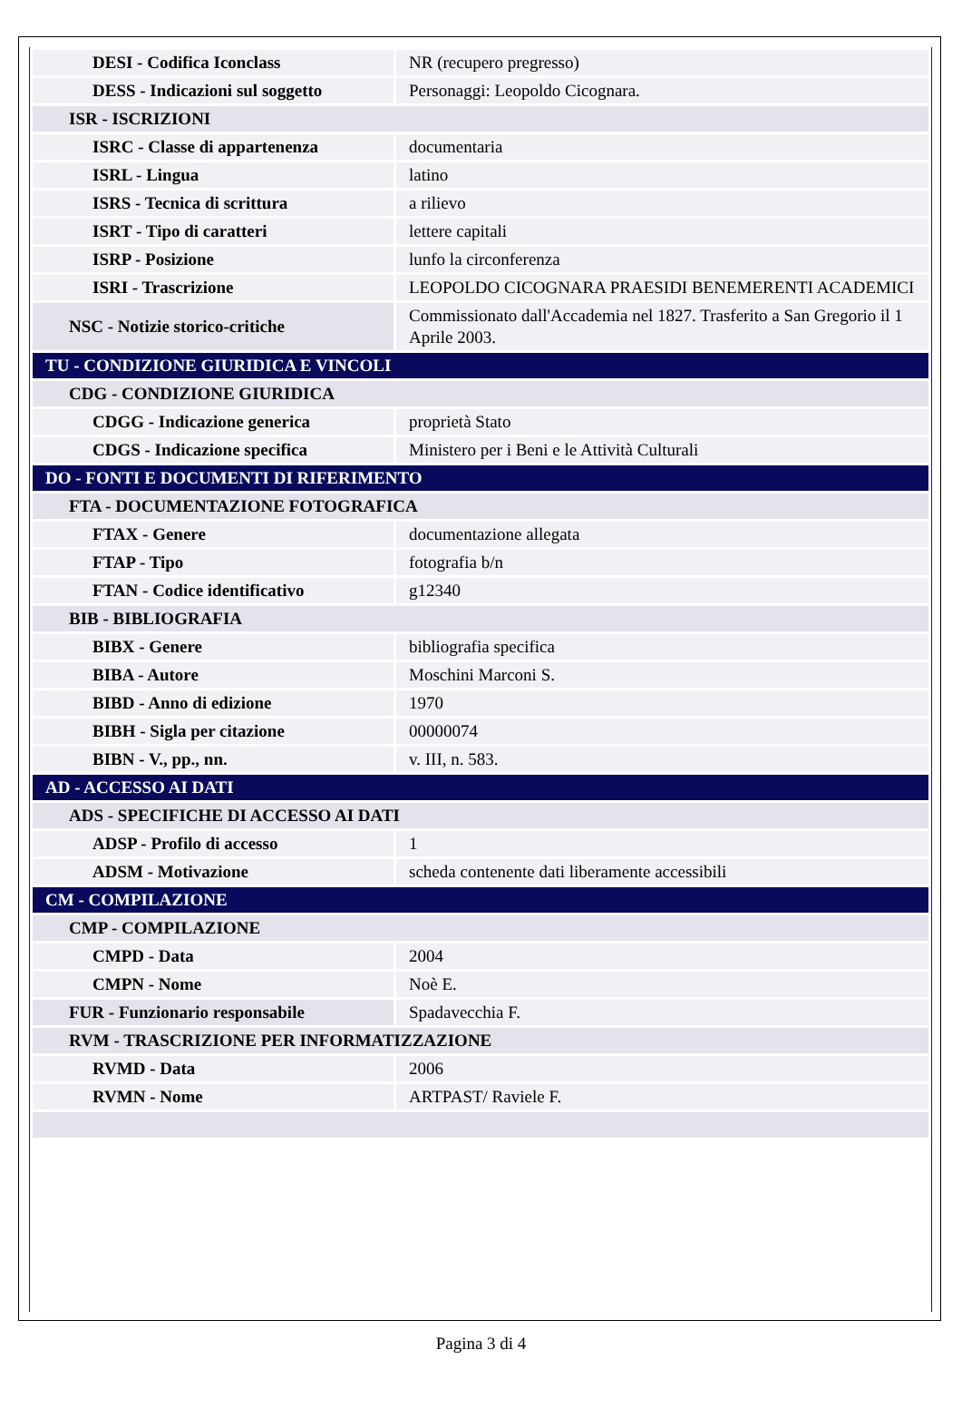| DESI - Codifica Iconclass | NR (recupero pregresso) |
| DESS - Indicazioni sul soggetto | Personaggi: Leopoldo Cicognara. |
| ISR - ISCRIZIONI | |
| ISRC - Classe di appartenenza | documentaria |
| ISRL - Lingua | latino |
| ISRS - Tecnica di scrittura | a rilievo |
| ISRT - Tipo di caratteri | lettere capitali |
| ISRP - Posizione | lunfo la circonferenza |
| ISRI - Trascrizione | LEOPOLDO CICOGNARA PRAESIDI BENEMERENTI ACADEMICI |
| NSC - Notizie storico-critiche | Commissionato dall'Accademia nel 1827. Trasferito a San Gregorio il 1 Aprile 2003. |
| TU - CONDIZIONE GIURIDICA E VINCOLI | |
| CDG - CONDIZIONE GIURIDICA | |
| CDGG - Indicazione generica | proprietà Stato |
| CDGS - Indicazione specifica | Ministero per i Beni e le Attività Culturali |
| DO - FONTI E DOCUMENTI DI RIFERIMENTO | |
| FTA - DOCUMENTAZIONE FOTOGRAFICA | |
| FTAX - Genere | documentazione allegata |
| FTAP - Tipo | fotografia b/n |
| FTAN - Codice identificativo | g12340 |
| BIB - BIBLIOGRAFIA | |
| BIBX - Genere | bibliografia specifica |
| BIBA - Autore | Moschini Marconi S. |
| BIBD - Anno di edizione | 1970 |
| BIBH - Sigla per citazione | 00000074 |
| BIBN - V., pp., nn. | v. III, n. 583. |
| AD - ACCESSO AI DATI | |
| ADS - SPECIFICHE DI ACCESSO AI DATI | |
| ADSP - Profilo di accesso | 1 |
| ADSM - Motivazione | scheda contenente dati liberamente accessibili |
| CM - COMPILAZIONE | |
| CMP - COMPILAZIONE | |
| CMPD - Data | 2004 |
| CMPN - Nome | Noè E. |
| FUR - Funzionario responsabile | Spadavecchia F. |
| RVM - TRASCRIZIONE PER INFORMATIZZAZIONE | |
| RVMD - Data | 2006 |
| RVMN - Nome | ARTPAST/ Raviele F. |
Pagina 3 di 4